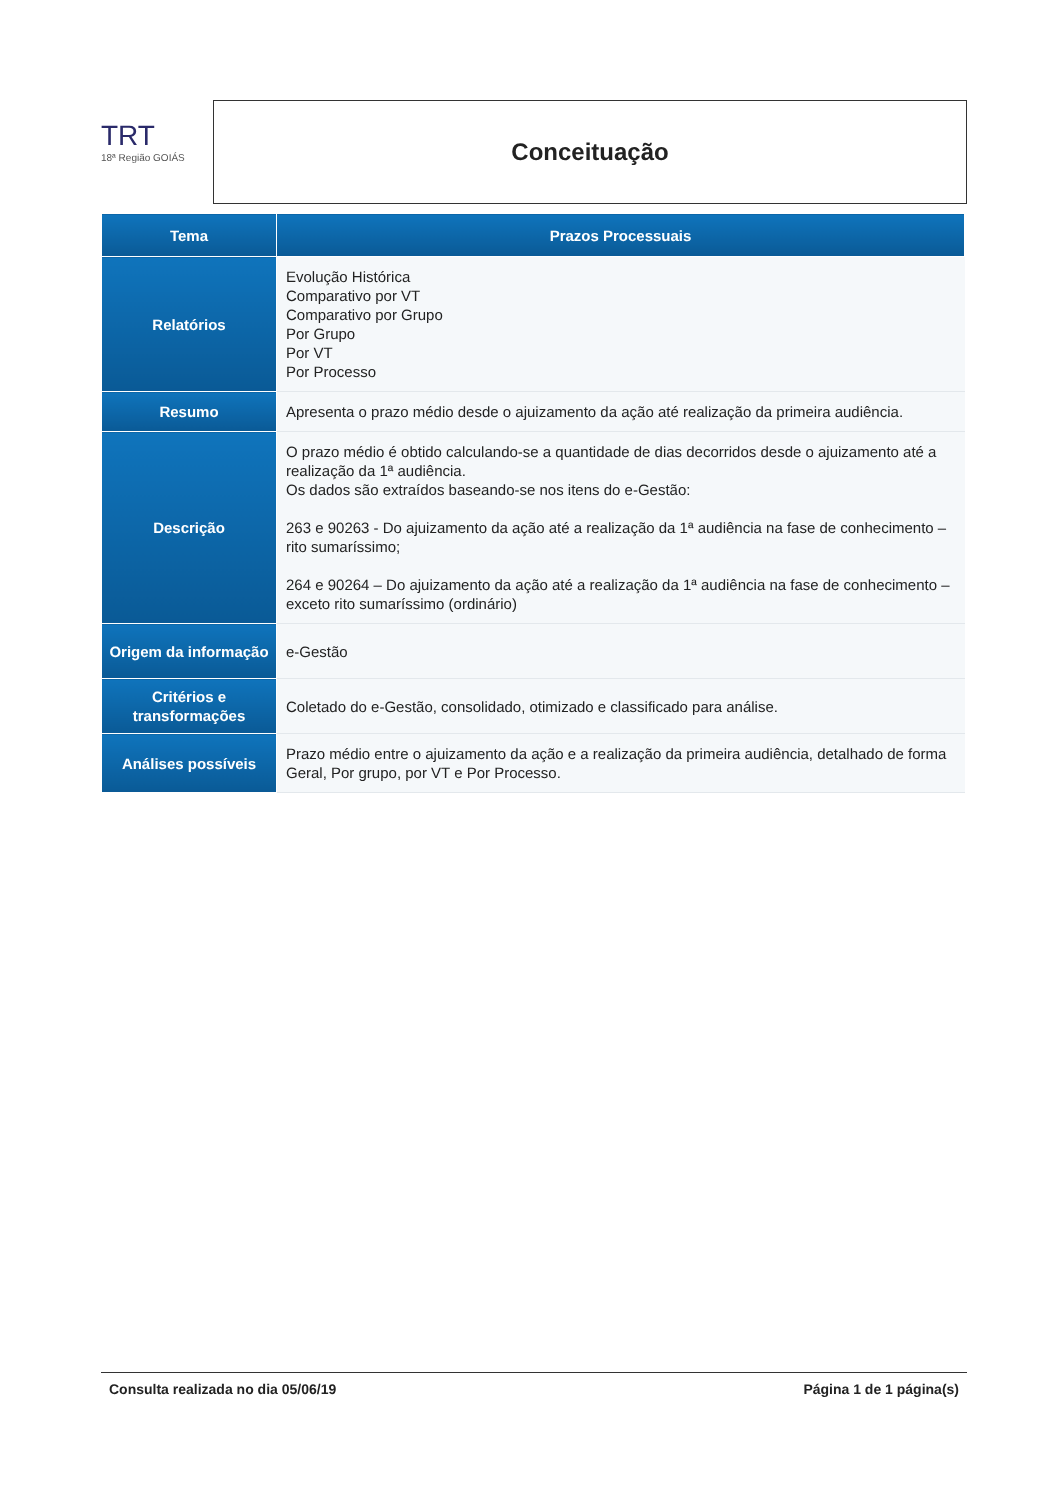TRT
18ª Região GOIÁS
Conceituação
| Tema | Prazos Processuais |
| --- | --- |
| Relatórios | Evolução Histórica Comparativo por VT Comparativo por Grupo Por Grupo Por VT Por Processo |
| Resumo | Apresenta o prazo médio desde o ajuizamento da ação até realização da primeira audiência. |
| Descrição | O prazo médio é obtido calculando-se a quantidade de dias decorridos desde o ajuizamento até a realização da 1ª audiência. Os dados são extraídos baseando-se nos itens do e-Gestão: 263 e 90263 - Do ajuizamento da ação até a realização da 1ª audiência na fase de conhecimento – rito sumaríssimo; 264 e 90264 – Do ajuizamento da ação até a realização da 1ª audiência na fase de conhecimento – exceto rito sumaríssimo (ordinário) |
| Origem da informação | e-Gestão |
| Critérios e transformações | Coletado do e-Gestão, consolidado, otimizado e classificado para análise. |
| Análises possíveis | Prazo médio entre o ajuizamento da ação e a realização da primeira audiência, detalhado de forma Geral, Por grupo, por VT e Por Processo. |
Consulta realizada no dia 05/06/19 Página 1 de 1 página(s)